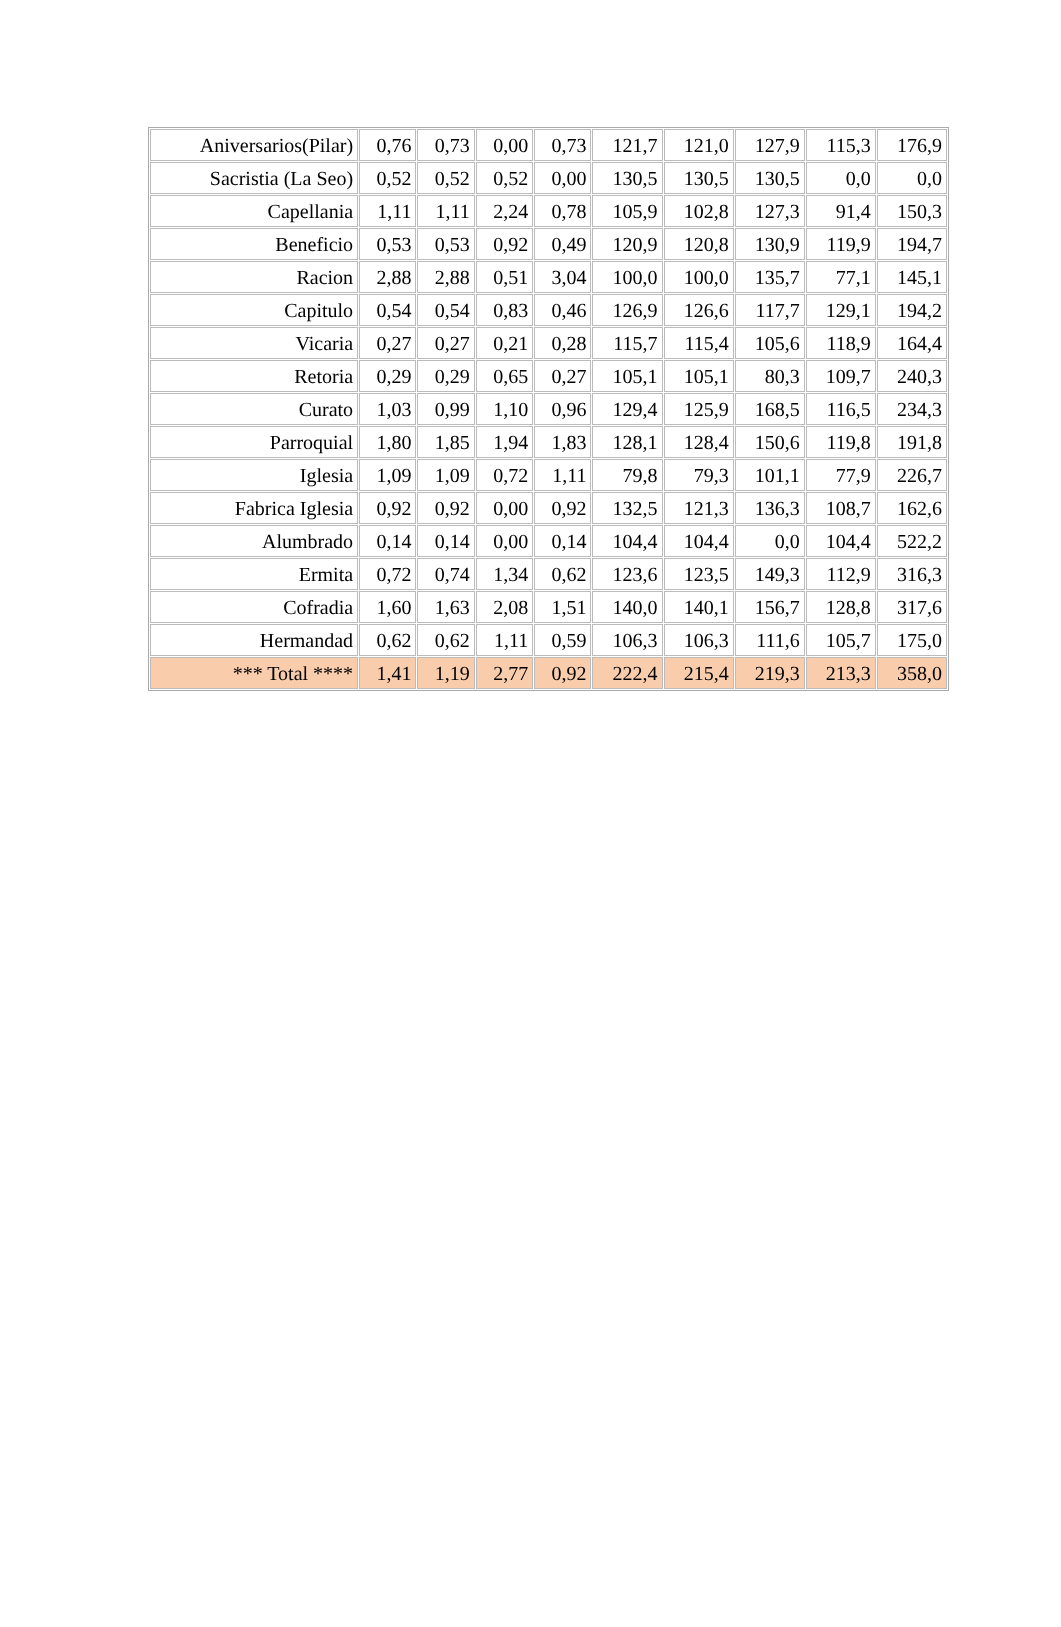| Aniversarios(Pilar) | 0,76 | 0,73 | 0,00 | 0,73 | 121,7 | 121,0 | 127,9 | 115,3 | 176,9 |
| Sacristia (La Seo) | 0,52 | 0,52 | 0,52 | 0,00 | 130,5 | 130,5 | 130,5 | 0,0 | 0,0 |
| Capellania | 1,11 | 1,11 | 2,24 | 0,78 | 105,9 | 102,8 | 127,3 | 91,4 | 150,3 |
| Beneficio | 0,53 | 0,53 | 0,92 | 0,49 | 120,9 | 120,8 | 130,9 | 119,9 | 194,7 |
| Racion | 2,88 | 2,88 | 0,51 | 3,04 | 100,0 | 100,0 | 135,7 | 77,1 | 145,1 |
| Capitulo | 0,54 | 0,54 | 0,83 | 0,46 | 126,9 | 126,6 | 117,7 | 129,1 | 194,2 |
| Vicaria | 0,27 | 0,27 | 0,21 | 0,28 | 115,7 | 115,4 | 105,6 | 118,9 | 164,4 |
| Retoria | 0,29 | 0,29 | 0,65 | 0,27 | 105,1 | 105,1 | 80,3 | 109,7 | 240,3 |
| Curato | 1,03 | 0,99 | 1,10 | 0,96 | 129,4 | 125,9 | 168,5 | 116,5 | 234,3 |
| Parroquial | 1,80 | 1,85 | 1,94 | 1,83 | 128,1 | 128,4 | 150,6 | 119,8 | 191,8 |
| Iglesia | 1,09 | 1,09 | 0,72 | 1,11 | 79,8 | 79,3 | 101,1 | 77,9 | 226,7 |
| Fabrica Iglesia | 0,92 | 0,92 | 0,00 | 0,92 | 132,5 | 121,3 | 136,3 | 108,7 | 162,6 |
| Alumbrado | 0,14 | 0,14 | 0,00 | 0,14 | 104,4 | 104,4 | 0,0 | 104,4 | 522,2 |
| Ermita | 0,72 | 0,74 | 1,34 | 0,62 | 123,6 | 123,5 | 149,3 | 112,9 | 316,3 |
| Cofradia | 1,60 | 1,63 | 2,08 | 1,51 | 140,0 | 140,1 | 156,7 | 128,8 | 317,6 |
| Hermandad | 0,62 | 0,62 | 1,11 | 0,59 | 106,3 | 106,3 | 111,6 | 105,7 | 175,0 |
| *** Total **** | 1,41 | 1,19 | 2,77 | 0,92 | 222,4 | 215,4 | 219,3 | 213,3 | 358,0 |